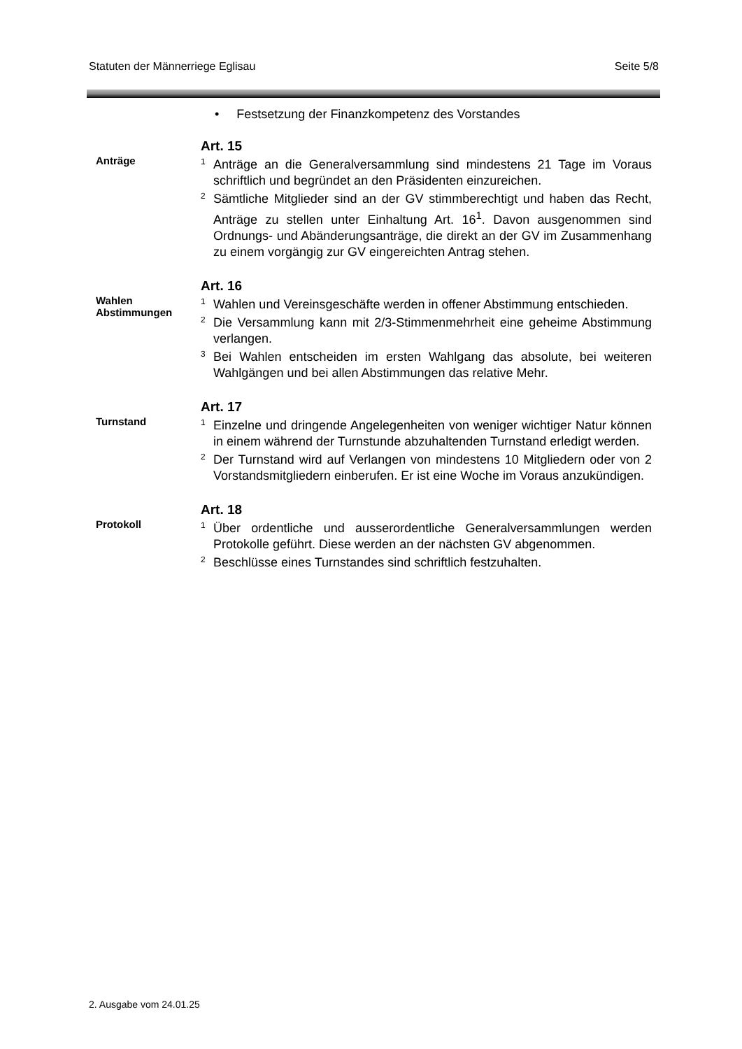Statuten der Männerriege Eglisau Seite 5/8
• Festsetzung der Finanzkompetenz des Vorstandes
Anträge
Art. 15
<sup>1</sup> Anträge an die Generalversammlung sind mindestens 21 Tage im Voraus schriftlich und begründet an den Präsidenten einzureichen.
<sup>2</sup> Sämtliche Mitglieder sind an der GV stimmberechtigt und haben das Recht, Anträge zu stellen unter Einhaltung Art. 16<sup>1</sup>. Davon ausgenommen sind Ordnungs- und Abänderungsanträge, die direkt an der GV im Zusammenhang zu einem vorgängig zur GV eingereichten Antrag stehen.
Wahlen
Abstimmungen
Art. 16
<sup>1</sup> Wahlen und Vereinsgeschäfte werden in offener Abstimmung entschieden.
<sup>2</sup> Die Versammlung kann mit 2/3-Stimmenmehrheit eine geheime Abstimmung verlangen.
<sup>3</sup> Bei Wahlen entscheiden im ersten Wahlgang das absolute, bei weiteren Wahlgängen und bei allen Abstimmungen das relative Mehr.
Turnstand
Art. 17
<sup>1</sup> Einzelne und dringende Angelegenheiten von weniger wichtiger Natur können in einem während der Turnstunde abzuhaltenden Turnstand erledigt werden.
<sup>2</sup> Der Turnstand wird auf Verlangen von mindestens 10 Mitgliedern oder von 2 Vorstandsmitgliedern einberufen. Er ist eine Woche im Voraus anzukündigen.
Protokoll
Art. 18
<sup>1</sup> Über ordentliche und ausserordentliche Generalversammlungen werden Protokolle geführt. Diese werden an der nächsten GV abgenommen.
<sup>2</sup> Beschlüsse eines Turnstandes sind schriftlich festzuhalten.
2. Ausgabe vom 24.01.25